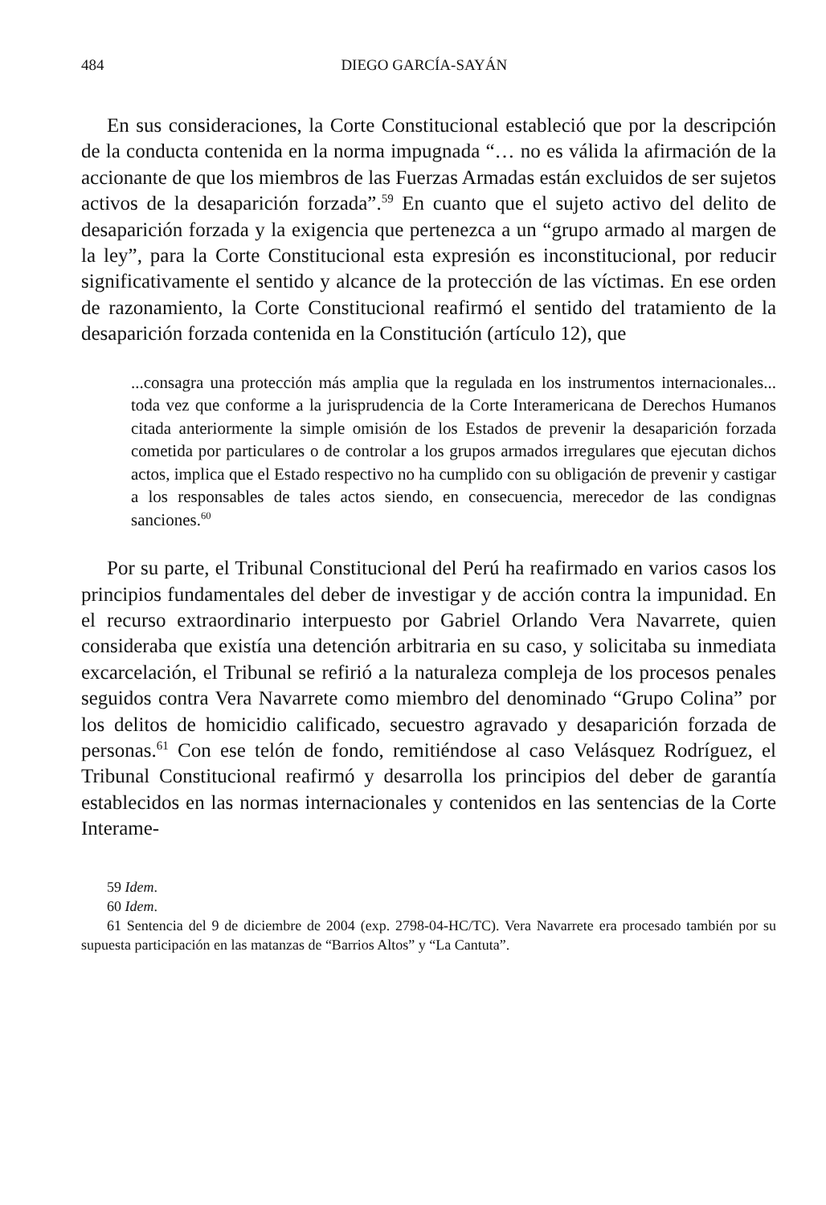484 DIEGO GARCÍA-SAYÁN
En sus consideraciones, la Corte Constitucional estableció que por la descripción de la conducta contenida en la norma impugnada “… no es válida la afirmación de la accionante de que los miembros de las Fuerzas Armadas están excluidos de ser sujetos activos de la desaparición forzada”.<sup>59</sup> En cuanto que el sujeto activo del delito de desaparición forzada y la exigencia que pertenezca a un “grupo armado al margen de la ley”, para la Corte Constitucional esta expresión es inconstitucional, por reducir significativamente el sentido y alcance de la protección de las víctimas. En ese orden de razonamiento, la Corte Constitucional reafirmó el sentido del tratamiento de la desaparición forzada contenida en la Constitución (artículo 12), que
...consagra una protección más amplia que la regulada en los instrumentos internacionales... toda vez que conforme a la jurisprudencia de la Corte Interamericana de Derechos Humanos citada anteriormente la simple omisión de los Estados de prevenir la desaparición forzada cometida por particulares o de controlar a los grupos armados irregulares que ejecutan dichos actos, implica que el Estado respectivo no ha cumplido con su obligación de prevenir y castigar a los responsables de tales actos siendo, en consecuencia, merecedor de las condignas sanciones.<sup>60</sup>
Por su parte, el Tribunal Constitucional del Perú ha reafirmado en varios casos los principios fundamentales del deber de investigar y de acción contra la impunidad. En el recurso extraordinario interpuesto por Gabriel Orlando Vera Navarrete, quien consideraba que existía una detención arbitraria en su caso, y solicitaba su inmediata excarcelación, el Tribunal se refirió a la naturaleza compleja de los procesos penales seguidos contra Vera Navarrete como miembro del denominado “Grupo Colina” por los delitos de homicidio calificado, secuestro agravado y desaparición forzada de personas.<sup>61</sup> Con ese telón de fondo, remitiéndose al caso Velásquez Rodríguez, el Tribunal Constitucional reafirmó y desarrolla los principios del deber de garantía establecidos en las normas internacionales y contenidos en las sentencias de la Corte Interame-
59 Idem.
60 Idem.
61 Sentencia del 9 de diciembre de 2004 (exp. 2798-04-HC/TC). Vera Navarrete era procesado también por su supuesta participación en las matanzas de “Barrios Altos” y “La Cantuta”.